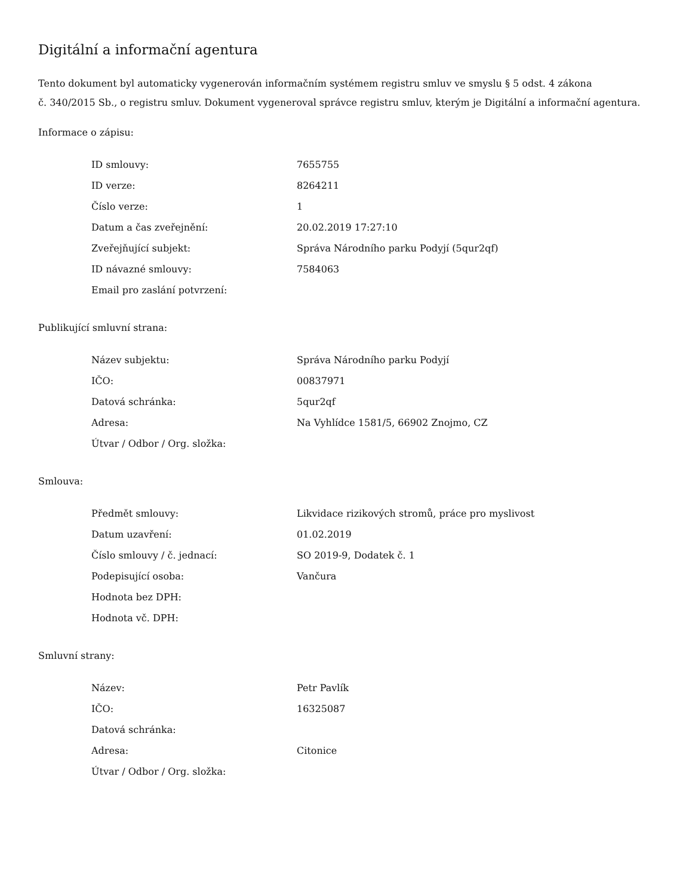Digitální a informační agentura
Tento dokument byl automaticky vygenerován informačním systémem registru smluv ve smyslu § 5 odst. 4 zákona
č. 340/2015 Sb., o registru smluv. Dokument vygeneroval správce registru smluv, kterým je Digitální a informační agentura.
Informace o zápisu:
| ID smlouvy: | 7655755 |
| ID verze: | 8264211 |
| Číslo verze: | 1 |
| Datum a čas zveřejnění: | 20.02.2019 17:27:10 |
| Zveřejňující subjekt: | Správa Národního parku Podyjí (5qur2qf) |
| ID návazné smlouvy: | 7584063 |
| Email pro zaslání potvrzení: | |
Publikující smluvní strana:
| Název subjektu: | Správa Národního parku Podyjí |
| IČO: | 00837971 |
| Datová schránka: | 5qur2qf |
| Adresa: | Na Vyhlídce 1581/5, 66902 Znojmo, CZ |
| Útvar / Odbor / Org. složka: | |
Smlouva:
| Předmět smlouvy: | Likvidace rizikových stromů, práce pro myslivost |
| Datum uzavření: | 01.02.2019 |
| Číslo smlouvy / č. jednací: | SO 2019-9, Dodatek č. 1 |
| Podepisující osoba: | Vančura |
| Hodnota bez DPH: | |
| Hodnota vč. DPH: | |
Smluvní strany:
| Název: | Petr Pavlík |
| IČO: | 16325087 |
| Datová schránka: | |
| Adresa: | Citonice |
| Útvar / Odbor / Org. složka: | |